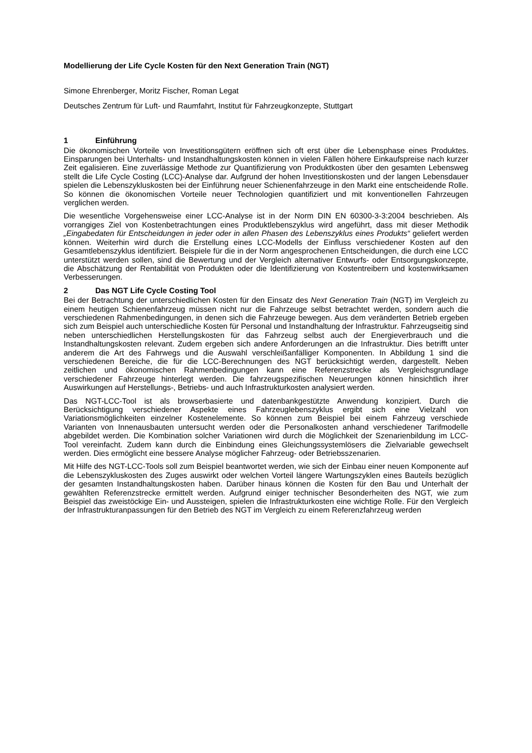Modellierung der Life Cycle Kosten für den Next Generation Train (NGT)
Simone Ehrenberger, Moritz Fischer, Roman Legat
Deutsches Zentrum für Luft- und Raumfahrt, Institut für Fahrzeugkonzepte, Stuttgart
1 Einführung
Die ökonomischen Vorteile von Investitionsgütern eröffnen sich oft erst über die Lebensphase eines Produktes. Einsparungen bei Unterhalts- und Instandhaltungskosten können in vielen Fällen höhere Einkaufspreise nach kurzer Zeit egalisieren. Eine zuverlässige Methode zur Quantifizierung von Produktkosten über den gesamten Lebensweg stellt die Life Cycle Costing (LCC)-Analyse dar. Aufgrund der hohen Investitionskosten und der langen Lebensdauer spielen die Lebenszykluskosten bei der Einführung neuer Schienenfahrzeuge in den Markt eine entscheidende Rolle. So können die ökonomischen Vorteile neuer Technologien quantifiziert und mit konventionellen Fahrzeugen verglichen werden.
Die wesentliche Vorgehensweise einer LCC-Analyse ist in der Norm DIN EN 60300-3-3:2004 beschrieben. Als vorrangiges Ziel von Kostenbetrachtungen eines Produktlebenszyklus wird angeführt, dass mit dieser Methodik „Eingabedaten für Entscheidungen in jeder oder in allen Phasen des Lebenszyklus eines Produkts“ geliefert werden können. Weiterhin wird durch die Erstellung eines LCC-Modells der Einfluss verschiedener Kosten auf den Gesamtlebenszyklus identifiziert. Beispiele für die in der Norm angesprochenen Entscheidungen, die durch eine LCC unterstützt werden sollen, sind die Bewertung und der Vergleich alternativer Entwurfs- oder Entsorgungskonzepte, die Abschätzung der Rentabilität von Produkten oder die Identifizierung von Kostentreibern und kostenwirksamen Verbesserungen.
2 Das NGT Life Cycle Costing Tool
Bei der Betrachtung der unterschiedlichen Kosten für den Einsatz des Next Generation Train (NGT) im Vergleich zu einem heutigen Schienenfahrzeug müssen nicht nur die Fahrzeuge selbst betrachtet werden, sondern auch die verschiedenen Rahmenbedingungen, in denen sich die Fahrzeuge bewegen. Aus dem veränderten Betrieb ergeben sich zum Beispiel auch unterschiedliche Kosten für Personal und Instandhaltung der Infrastruktur. Fahrzeugseitig sind neben unterschiedlichen Herstellungskosten für das Fahrzeug selbst auch der Energieverbrauch und die Instandhaltungskosten relevant. Zudem ergeben sich andere Anforderungen an die Infrastruktur. Dies betrifft unter anderem die Art des Fahrwegs und die Auswahl verschleißanfälliger Komponenten. In Abbildung 1 sind die verschiedenen Bereiche, die für die LCC-Berechnungen des NGT berücksichtigt werden, dargestellt. Neben zeitlichen und ökonomischen Rahmenbedingungen kann eine Referenzstrecke als Vergleichsgrundlage verschiedener Fahrzeuge hinterlegt werden. Die fahrzeugspezifischen Neuerungen können hinsichtlich ihrer Auswirkungen auf Herstellungs-, Betriebs- und auch Infrastrukturkosten analysiert werden.
Das NGT-LCC-Tool ist als browserbasierte und datenbankgestützte Anwendung konzipiert. Durch die Berücksichtigung verschiedener Aspekte eines Fahrzeuglebenszyklus ergibt sich eine Vielzahl von Variationsmöglichkeiten einzelner Kostenelemente. So können zum Beispiel bei einem Fahrzeug verschiede Varianten von Innenausbauten untersucht werden oder die Personalkosten anhand verschiedener Tarifmodelle abgebildet werden. Die Kombination solcher Variationen wird durch die Möglichkeit der Szenarienbildung im LCC-Tool vereinfacht. Zudem kann durch die Einbindung eines Gleichungssystemlösers die Zielvariable gewechselt werden. Dies ermöglicht eine bessere Analyse möglicher Fahrzeug- oder Betriebsszenarien.
Mit Hilfe des NGT-LCC-Tools soll zum Beispiel beantwortet werden, wie sich der Einbau einer neuen Komponente auf die Lebenszykluskosten des Zuges auswirkt oder welchen Vorteil längere Wartungszyklen eines Bauteils bezüglich der gesamten Instandhaltungskosten haben. Darüber hinaus können die Kosten für den Bau und Unterhalt der gewählten Referenzstrecke ermittelt werden. Aufgrund einiger technischer Besonderheiten des NGT, wie zum Beispiel das zweistöckige Ein- und Aussteigen, spielen die Infrastrukturkosten eine wichtige Rolle. Für den Vergleich der Infrastrukturanpassungen für den Betrieb des NGT im Vergleich zu einem Referenzfahrzeug werden